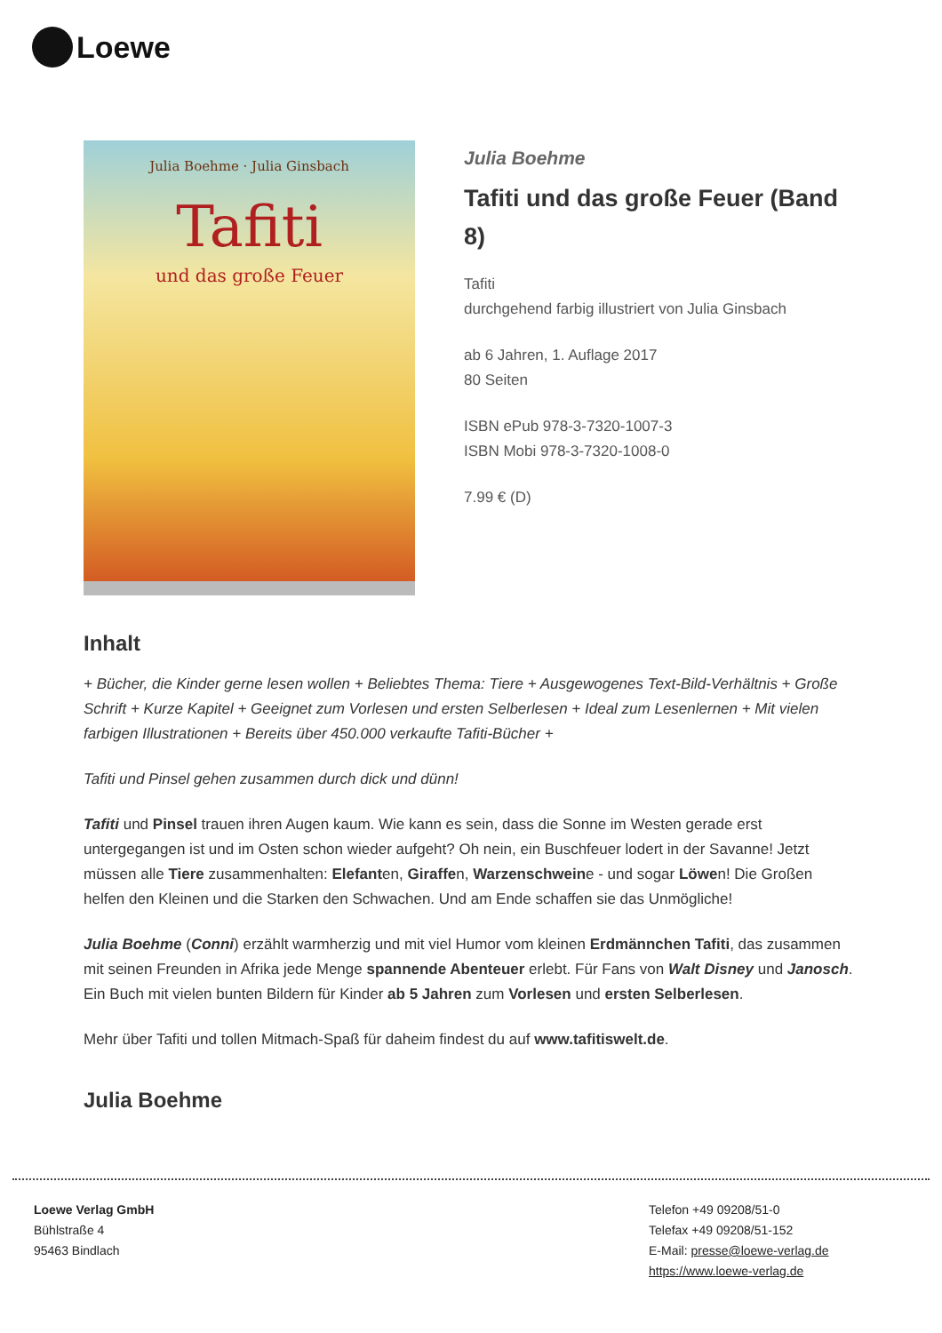Loewe
Julia Boehme · Julia Ginsbach
Tafiti
und das große Feuer
Julia Boehme
Tafiti und das große Feuer (Band 8)
Tafiti
durchgehend farbig illustriert von Julia Ginsbach
ab 6 Jahren, 1. Auflage 2017
80 Seiten
ISBN ePub 978-3-7320-1007-3
ISBN Mobi 978-3-7320-1008-0
7.99 € (D)
Inhalt
+ Bücher, die Kinder gerne lesen wollen + Beliebtes Thema: Tiere + Ausgewogenes Text-Bild-Verhältnis + Große Schrift + Kurze Kapitel + Geeignet zum Vorlesen und ersten Selberlesen + Ideal zum Lesenlernen + Mit vielen farbigen Illustrationen + Bereits über 450.000 verkaufte Tafiti-Bücher +
Tafiti und Pinsel gehen zusammen durch dick und dünn!
Tafiti und Pinsel trauen ihren Augen kaum. Wie kann es sein, dass die Sonne im Westen gerade erst untergegangen ist und im Osten schon wieder aufgeht? Oh nein, ein Buschfeuer lodert in der Savanne! Jetzt müssen alle Tiere zusammenhalten: Elefanten, Giraffen, Warzenschweine - und sogar Löwen! Die Großen helfen den Kleinen und die Starken den Schwachen. Und am Ende schaffen sie das Unmögliche!
Julia Boehme (Conni) erzählt warmherzig und mit viel Humor vom kleinen Erdmännchen Tafiti, das zusammen mit seinen Freunden in Afrika jede Menge spannende Abenteuer erlebt. Für Fans von Walt Disney und Janosch. Ein Buch mit vielen bunten Bildern für Kinder ab 5 Jahren zum Vorlesen und ersten Selberlesen.
Mehr über Tafiti und tollen Mitmach-Spaß für daheim findest du auf www.tafitiswelt.de.
Julia Boehme
Loewe Verlag GmbH
Bühlstraße 4
95463 Bindlach
Telefon +49 09208/51-0
Telefax +49 09208/51-152
E-Mail: presse@loewe-verlag.de
https://www.loewe-verlag.de